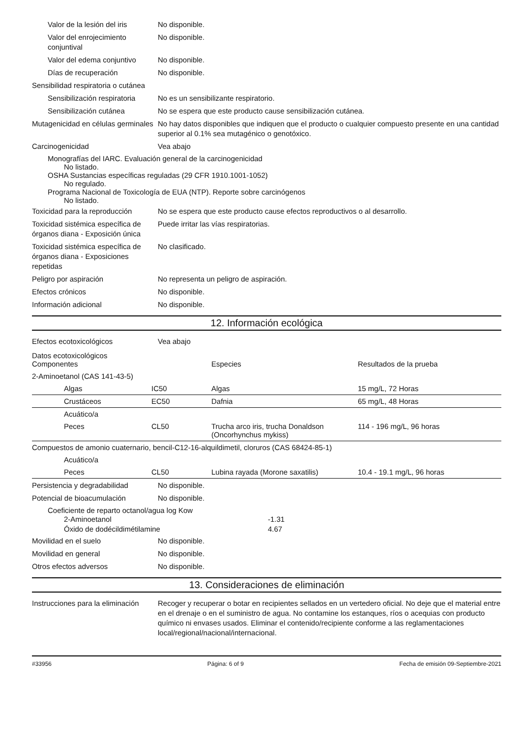Valor de la lesión del iris
No disponible.
Valor del enrojecimiento conjuntival
No disponible.
Valor del edema conjuntivo
No disponible.
Días de recuperación No disponible.
Sensibilidad respiratoria o cutánea
Sensibilización respiratoria
No es un sensibilizante respiratorio.
Sensibilización cutánea No se espera que este producto cause sensibilización cutánea.
Mutagenicidad en células germinales
No hay datos disponibles que indiquen que el producto o cualquier compuesto presente en una cantidad superior al 0.1% sea mutagénico o genotóxico.
Carcinogenicidad Vea abajo
Monografías del IARC. Evaluación general de la carcinogenicidad
No listado.
OSHA Sustancias específicas reguladas (29 CFR 1910.1001-1052)
No regulado.
Programa Nacional de Toxicología de EUA (NTP). Reporte sobre carcinógenos
No listado.
Toxicidad para la reproducción
No se espera que este producto cause efectos reproductivos o al desarrollo.
Toxicidad sistémica específica de órganos diana - Exposición única
Puede irritar las vías respiratorias.
Toxicidad sistémica específica de órganos diana - Exposiciones repetidas
No clasificado.
Peligro por aspiración No representa un peligro de aspiración.
Efectos crónicos No disponible.
Información adicional No disponible.
12. Información ecológica
Efectos ecotoxicológicos Vea abajo
| Datos ecotoxicológicos Componentes | | Especies | Resultados de la prueba |
| 2-Aminoetanol (CAS 141-43-5) | | | |
| Algas | IC50 | Algas | 15 mg/L, 72 Horas |
| Crustáceos | EC50 | Dafnia | 65 mg/L, 48 Horas |
| Acuático/a | | | |
| Peces | CL50 | Trucha arco iris, trucha Donaldson (Oncorhynchus mykiss) | 114 - 196 mg/L, 96 horas |
| Compuestos de amonio cuaternario, bencil-C12-16-alquildimetil, cloruros (CAS 68424-85-1) | | | |
| Acuático/a | | | |
| Peces | CL50 | Lubina rayada (Morone saxatilis) | 10.4 - 19.1 mg/L, 96 horas |
Persistencia y degradabilidad
No disponible.
Potencial de bioacumulación No disponible.
Coeficiente de reparto octanol/agua log Kow
2-Aminoetanol -1.31
Óxido de dodécildimétilamine 4.67
Movilidad en el suelo No disponible.
Movilidad en general No disponible.
Otros efectos adversos No disponible.
13. Consideraciones de eliminación
Instrucciones para la eliminación
Recoger y recuperar o botar en recipientes sellados en un vertedero oficial. No deje que el material entre en el drenaje o en el suministro de agua. No contamine los estanques, ríos o acequias con producto químico ni envases usados. Eliminar el contenido/recipiente conforme a las reglamentaciones local/regional/nacional/internacional.
#33956 Página: 6 of 9 Fecha de emisión 09-Septiembre-2021